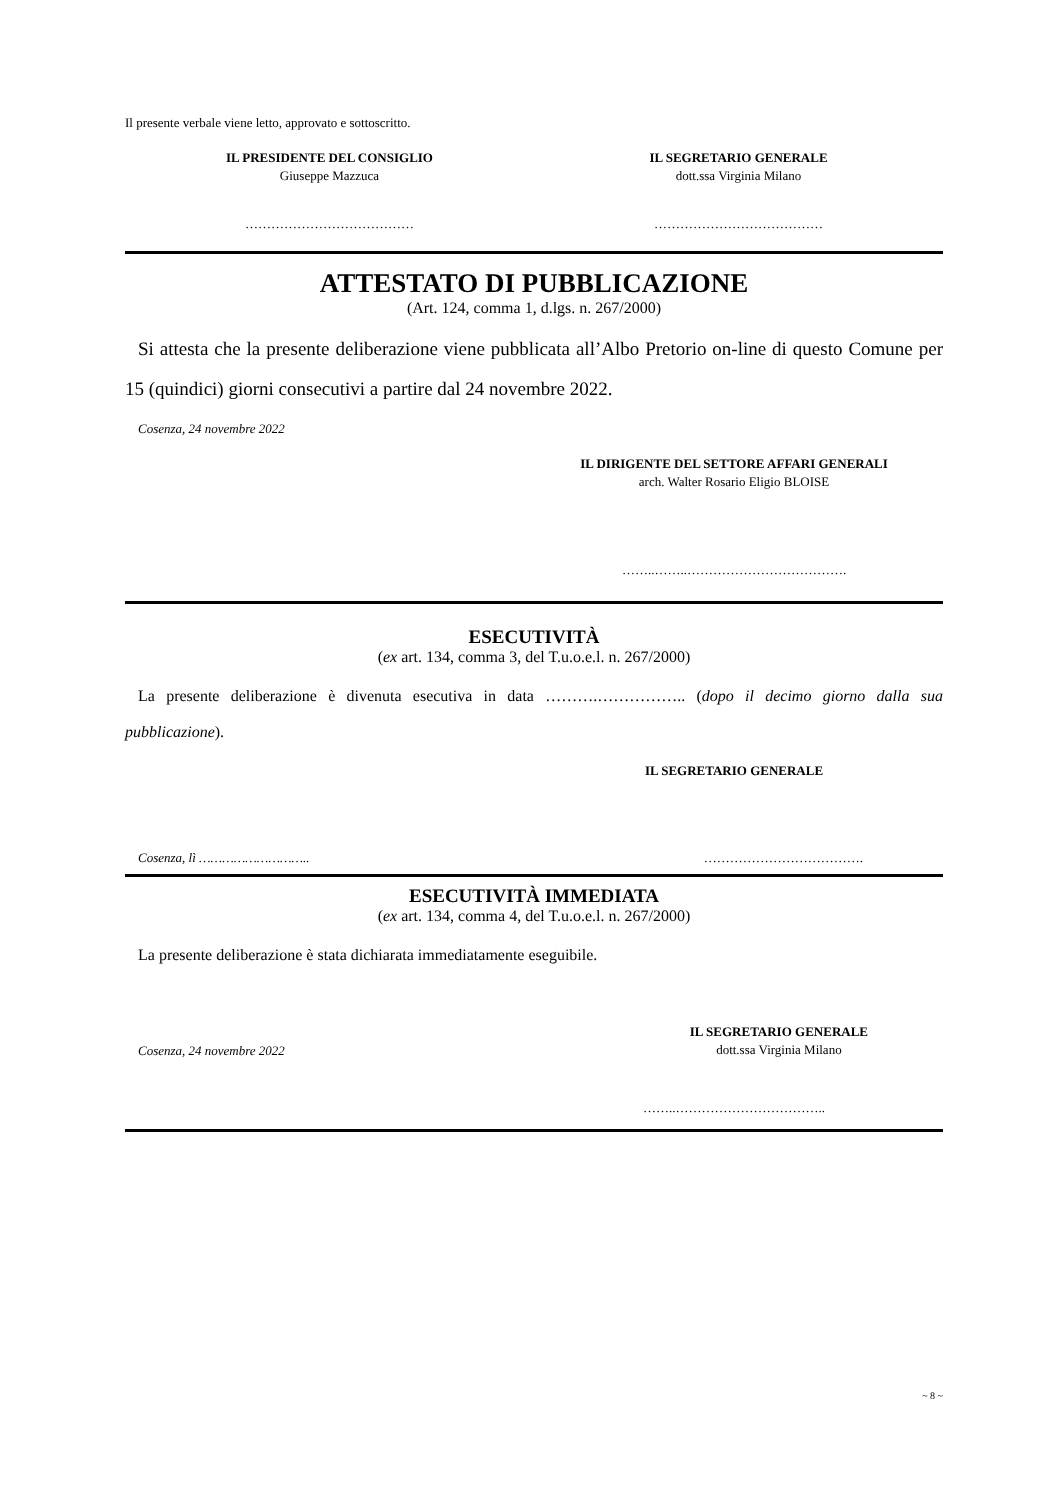Il presente verbale viene letto, approvato e sottoscritto.
IL PRESIDENTE DEL CONSIGLIO
Giuseppe Mazzuca
IL SEGRETARIO GENERALE
dott.ssa Virginia Milano
………………………………… …………………………………
ATTESTATO DI PUBBLICAZIONE
(Art. 124, comma 1, d.lgs. n. 267/2000)
Si attesta che la presente deliberazione viene pubblicata all’Albo Pretorio on-line di questo Comune per 15 (quindici) giorni consecutivi a partire dal 24 novembre 2022.
Cosenza, 24 novembre 2022
IL DIRIGENTE DEL SETTORE AFFARI GENERALI
arch. Walter Rosario Eligio BLOISE
……..……..……………………………….
ESECUTIVITÀ
(ex art. 134, comma 3, del T.u.o.e.l. n. 267/2000)
La presente deliberazione è divenuta esecutiva in data ……….…………….. (dopo il decimo giorno dalla sua pubblicazione).
IL SEGRETARIO GENERALE
Cosenza, lì ……………………….. ……………………………….
ESECUTIVITÀ IMMEDIATA
(ex art. 134, comma 4, del T.u.o.e.l. n. 267/2000)
La presente deliberazione è stata dichiarata immediatamente eseguibile.
Cosenza, 24 novembre 2022
IL SEGRETARIO GENERALE
dott.ssa Virginia Milano
……..……………………………..
~ 8 ~